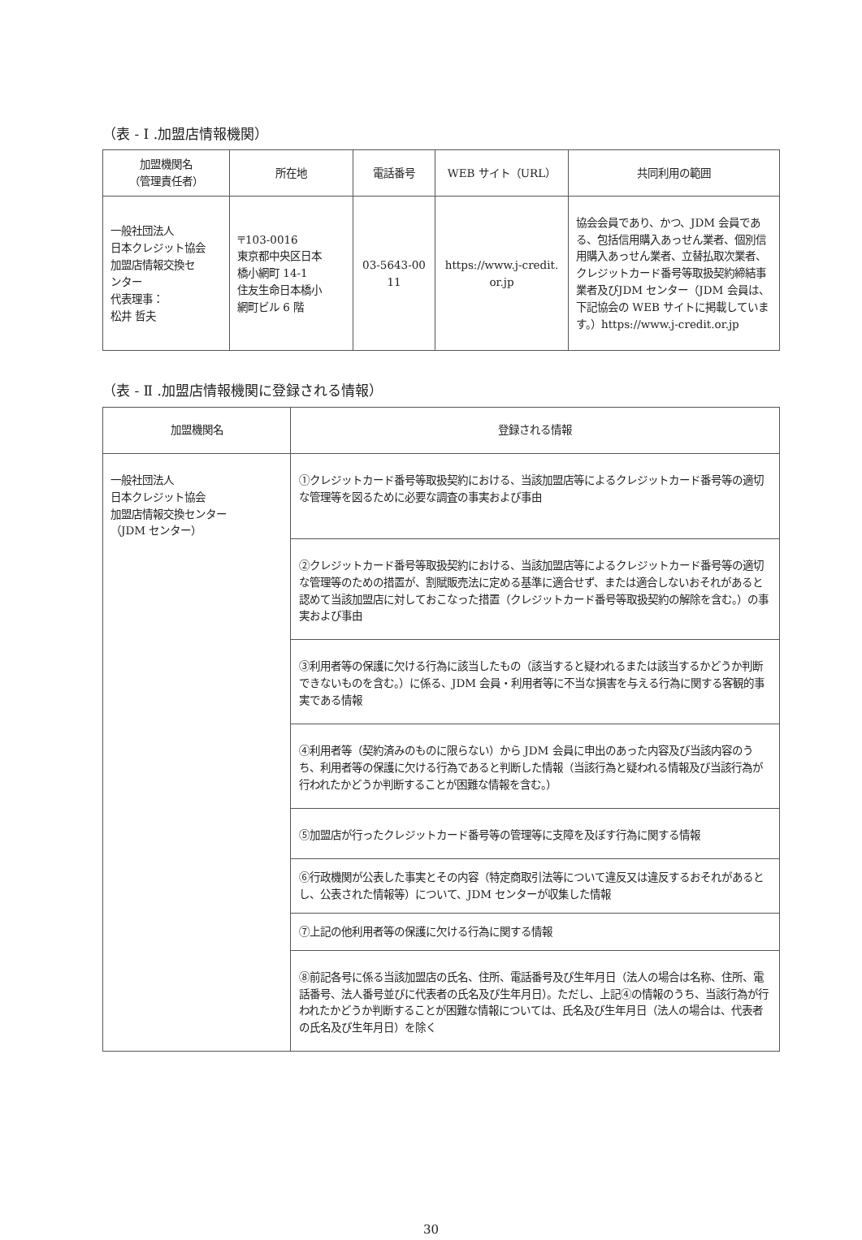（表 - Ⅰ .加盟店情報機関）
| 加盟機関名 （管理責任者） | 所在地 | 電話番号 | WEB サイト（URL） | 共同利用の範囲 |
| --- | --- | --- | --- | --- |
| 一般社団法人 日本クレジット協会 加盟店情報交換セ ンター 代表理事： 松井 哲夫 | 〒103-0016 東京都中央区日本 橋小網町 14-1 住友生命日本橋小 網町ビル 6 階 | 03-5643-00 11 | https://www.j-credit. or.jp | 協会会員であり、かつ、JDM 会員である、包括信用購入あっせん業者、個別信用購入あっせん業者、立替払取次業者、クレジットカード番号等取扱契約締結事業者及びJDM センター（JDM 会員は、下記協会の WEB サイトに掲載しています。）https://www.j-credit.or.jp |
（表 - Ⅱ .加盟店情報機関に登録される情報）
| 加盟機関名 | 登録される情報 |
| --- | --- |
| 一般社団法人 日本クレジット協会 加盟店情報交換センター （JDM センター） | ①クレジットカード番号等取扱契約における、当該加盟店等によるクレジットカード番号等の適切な管理等を図るために必要な調査の事実および事由 |
| | ②クレジットカード番号等取扱契約における、当該加盟店等によるクレジットカード番号等の適切な管理等のための措置が、割賦販売法に定める基準に適合せず、または適合しないおそれがあると認めて当該加盟店に対しておこなった措置（クレジットカード番号等取扱契約の解除を含む。）の事実および事由 |
| | ③利用者等の保護に欠ける行為に該当したもの（該当すると疑われるまたは該当するかどうか判断できないものを含む。）に係る、JDM 会員・利用者等に不当な損害を与える行為に関する客観的事実である情報 |
| | ④利用者等（契約済みのものに限らない）から JDM 会員に申出のあった内容及び当該内容のうち、利用者等の保護に欠ける行為であると判断した情報（当該行為と疑われる情報及び当該行為が行われたかどうか判断することが困難な情報を含む。） |
| | ⑤加盟店が行ったクレジットカード番号等の管理等に支障を及ぼす行為に関する情報 |
| | ⑥行政機関が公表した事実とその内容（特定商取引法等について違反又は違反するおそれがあるとし、公表された情報等）について、JDM センターが収集した情報 |
| | ⑦上記の他利用者等の保護に欠ける行為に関する情報 |
| | ⑧前記各号に係る当該加盟店の氏名、住所、電話番号及び生年月日（法人の場合は名称、住所、電話番号、法人番号並びに代表者の氏名及び生年月日）。ただし、上記④の情報のうち、当該行為が行われたかどうか判断することが困難な情報については、氏名及び生年月日（法人の場合は、代表者の氏名及び生年月日）を除く |
30